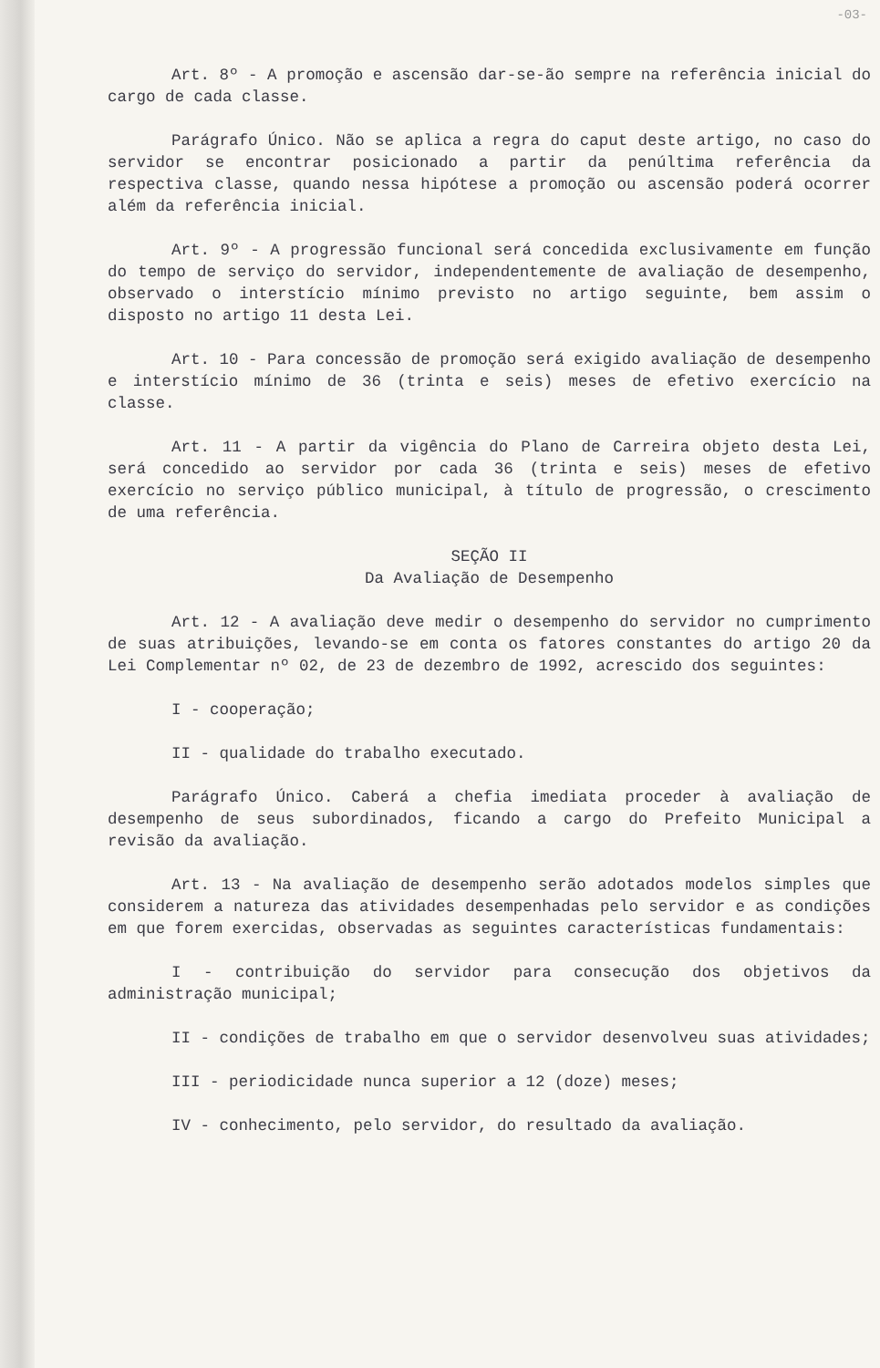-03-
Art. 8º - A promoção e ascensão dar-se-ão sempre na referência inicial do cargo de cada classe.
Parágrafo Único. Não se aplica a regra do caput deste artigo, no caso do servidor se encontrar posicionado a partir da penúltima referência da respectiva classe, quando nessa hipótese a promoção ou ascensão poderá ocorrer além da referência inicial.
Art. 9º - A progressão funcional será concedida exclusivamente em função do tempo de serviço do servidor, independentemente de avaliação de desempenho, observado o interstício mínimo previsto no artigo seguinte, bem assim o disposto no artigo 11 desta Lei.
Art. 10 - Para concessão de promoção será exigido avaliação de desempenho e interstício mínimo de 36 (trinta e seis) meses de efetivo exercício na classe.
Art. 11 - A partir da vigência do Plano de Carreira objeto desta Lei, será concedido ao servidor por cada 36 (trinta e seis) meses de efetivo exercício no serviço público municipal, à título de progressão, o crescimento de uma referência.
SEÇÃO II
Da Avaliação de Desempenho
Art. 12 - A avaliação deve medir o desempenho do servidor no cumprimento de suas atribuições, levando-se em conta os fatores constantes do artigo 20 da Lei Complementar nº 02, de 23 de dezembro de 1992, acrescido dos seguintes:
I - cooperação;
II - qualidade do trabalho executado.
Parágrafo Único. Caberá a chefia imediata proceder à avaliação de desempenho de seus subordinados, ficando a cargo do Prefeito Municipal a revisão da avaliação.
Art. 13 - Na avaliação de desempenho serão adotados modelos simples que considerem a natureza das atividades desempenhadas pelo servidor e as condições em que forem exercidas, observadas as seguintes características fundamentais:
I - contribuição do servidor para consecução dos objetivos da administração municipal;
II - condições de trabalho em que o servidor desenvolveu suas atividades;
III - periodicidade nunca superior a 12 (doze) meses;
IV - conhecimento, pelo servidor, do resultado da avaliação.